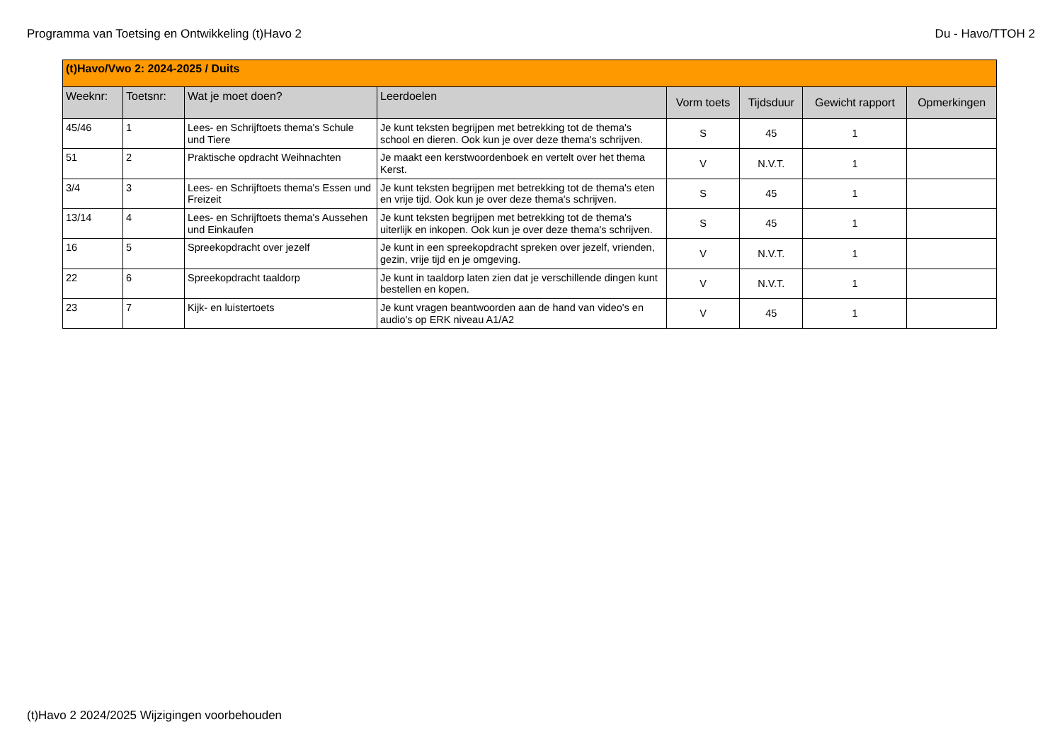Programma van Toetsing en Ontwikkeling (t)Havo 2 Du - Havo/TTOH 2
| (t)Havo/Vwo 2: 2024-2025 / Duits | | | | | | | |
| Weeknr: | Toetsnr: | Wat je moet doen? | Leerdoelen | Vorm toets | Tijdsduur | Gewicht rapport | Opmerkingen |
| 45/46 | 1 | Lees- en Schrijftoets thema's Schule und Tiere | Je kunt teksten begrijpen met betrekking tot de thema's school en dieren. Ook kun je over deze thema's schrijven. | S | 45 | 1 | |
| 51 | 2 | Praktische opdracht Weihnachten | Je maakt een kerstwoordenboek en vertelt over het thema Kerst. | V | N.V.T. | 1 | |
| 3/4 | 3 | Lees- en Schrijftoets thema's Essen und Freizeit | Je kunt teksten begrijpen met betrekking tot de thema's eten en vrije tijd. Ook kun je over deze thema's schrijven. | S | 45 | 1 | |
| 13/14 | 4 | Lees- en Schrijftoets thema's Aussehen und Einkaufen | Je kunt teksten begrijpen met betrekking tot de thema's uiterlijk en inkopen. Ook kun je over deze thema's schrijven. | S | 45 | 1 | |
| 16 | 5 | Spreekopdracht over jezelf | Je kunt in een spreekopdracht spreken over jezelf, vrienden, gezin, vrije tijd en je omgeving. | V | N.V.T. | 1 | |
| 22 | 6 | Spreekopdracht taaldorp | Je kunt in taaldorp laten zien dat je verschillende dingen kunt bestellen en kopen. | V | N.V.T. | 1 | |
| 23 | 7 | Kijk- en luistertoets | Je kunt vragen beantwoorden aan de hand van video's en audio's op ERK niveau A1/A2 | V | 45 | 1 | |
(t)Havo 2 2024/2025 Wijzigingen voorbehouden